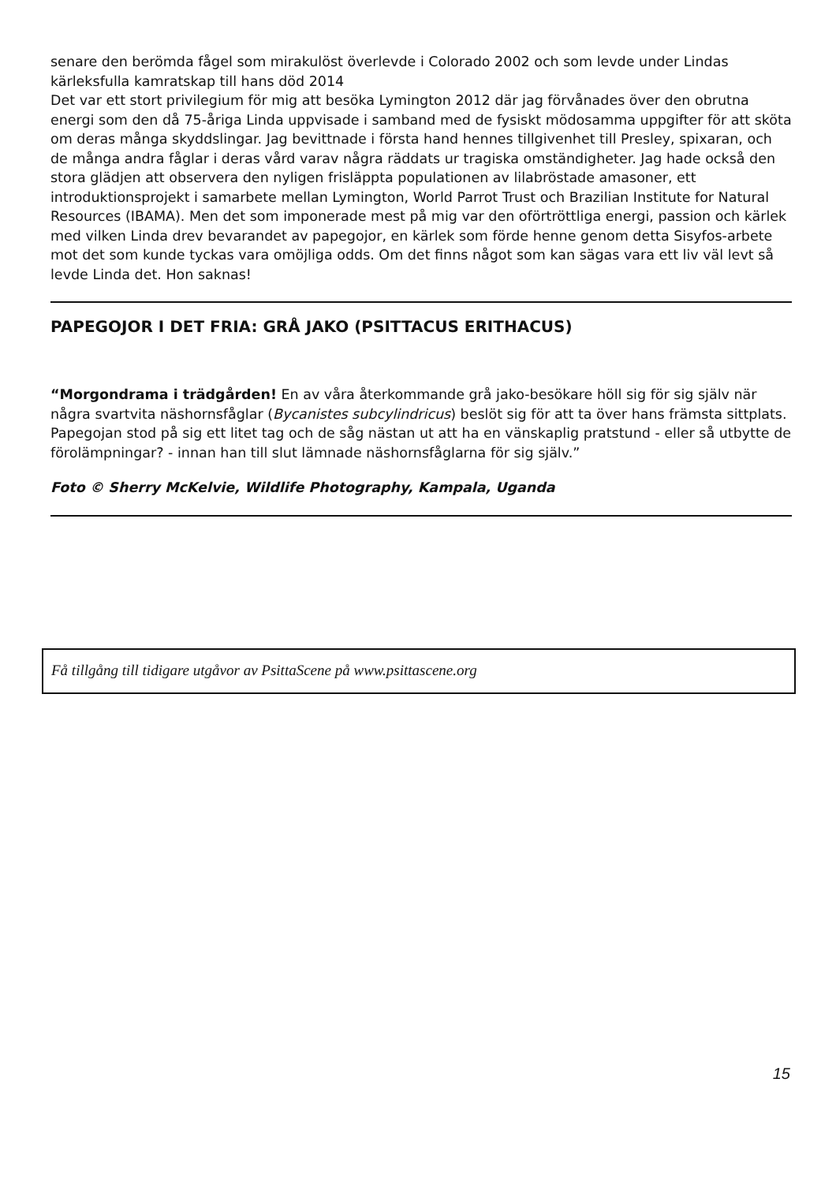senare den berömda fågel som mirakulöst överlevde i Colorado 2002 och som levde under Lindas kärleksfulla kamratskap till hans död 2014
Det var ett stort privilegium för mig att besöka Lymington 2012 där jag förvånades över den obrutna energi som den då 75-åriga Linda uppvisade i samband med de fysiskt mödosamma uppgifter för att sköta om deras många skyddslingar. Jag bevittnade i första hand hennes tillgivenhet till Presley, spixaran, och de många andra fåglar i deras vård varav några räddats ur tragiska omständigheter. Jag hade också den stora glädjen att observera den nyligen frisläppta populationen av lilabröstade amasoner, ett introduktionsprojekt i samarbete mellan Lymington, World Parrot Trust och Brazilian Institute for Natural Resources (IBAMA). Men det som imponerade mest på mig var den oförtröttliga energi, passion och kärlek med vilken Linda drev bevarandet av papegojor, en kärlek som förde henne genom detta Sisyfos-arbete mot det som kunde tyckas vara omöjliga odds. Om det finns något som kan sägas vara ett liv väl levt så levde Linda det. Hon saknas!
PAPEGOJOR I DET FRIA: GRÅ JAKO (PSITTACUS ERITHACUS)
“Morgondrama i trädgården! En av våra återkommande grå jako-besökare höll sig för sig själv när några svartvita näshornsfåglar (Bycanistes subcylindricus) beslöt sig för att ta över hans främsta sittplats.
Papegojan stod på sig ett litet tag och de såg nästan ut att ha en vänskaplig pratstund - eller så utbytte de förolämpningar? - innan han till slut lämnade näshornsfåglarna för sig själv.”
Foto © Sherry McKelvie, Wildlife Photography, Kampala, Uganda
Få tillgång till tidigare utgåvor av PsittaScene på www.psittascene.org
15